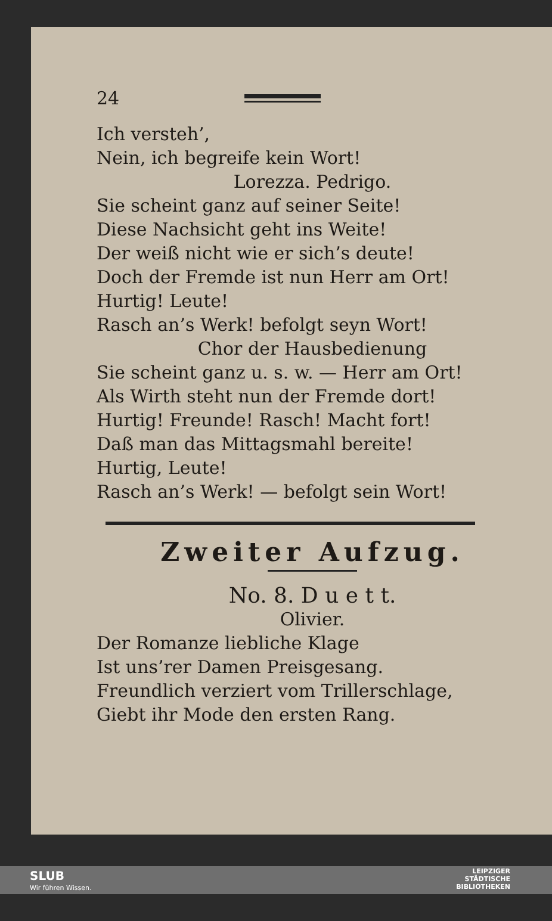24
Ich versteh’,
Nein, ich begreife kein Wort!
Lorezza. Pedrigo.
Sie scheint ganz auf seiner Seite!
Diese Nachsicht geht ins Weite!
Der weiß nicht wie er sich’s deute!
Doch der Fremde ist nun Herr am Ort!
Hurtig! Leute!
Rasch an’s Werk! befolgt seyn Wort!
Chor der Hausbedienung
Sie scheint ganz u. s. w. — Herr am Ort!
Als Wirth steht nun der Fremde dort!
Hurtig! Freunde! Rasch! Macht fort!
Daß man das Mittagsmahl bereite!
Hurtig, Leute!
Rasch an’s Werk! — befolgt sein Wort!
Zweiter Aufzug.
No. 8. D u e t t.
Olivier.
Der Romanze liebliche Klage
Ist uns’rer Damen Preisgesang.
Freundlich verziert vom Trillerschlage,
Giebt ihr Mode den ersten Rang.
SLUB
Wir führen Wissen.
LEIPZIGER
STÄDTISCHE
BIBLIOTHEKEN